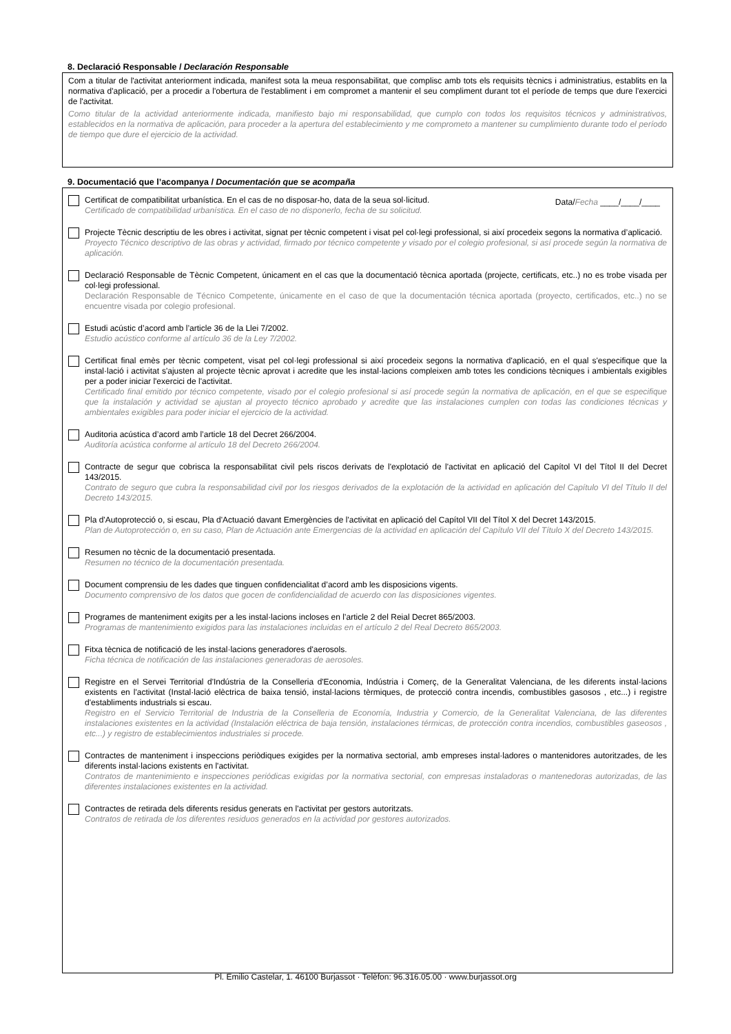8. Declaració Responsable / Declaración Responsable
Com a titular de l'activitat anteriorment indicada, manifest sota la meua responsabilitat, que complisc amb tots els requisits tècnics i administratius, establits en la normativa d'aplicació, per a procedir a l'obertura de l'establiment i em compromet a mantenir el seu compliment durant tot el període de temps que dure l'exercici de l'activitat.
Como titular de la actividad anteriormente indicada, manifiesto bajo mi responsabilidad, que cumplo con todos los requisitos técnicos y administrativos, establecidos en la normativa de aplicación, para proceder a la apertura del establecimiento y me comprometo a mantener su cumplimiento durante todo el período de tiempo que dure el ejercicio de la actividad.
9. Documentació que l’acompanya / Documentación que se acompaña
Certificat de compatibilitat urbanística. En el cas de no disposar-ho, data de la seua sol·licitud.
Certificado de compatibilidad urbanística. En el caso de no disponerlo, fecha de su solicitud.
Data/Fecha ____/____/____
Projecte Tècnic descriptiu de les obres i activitat, signat per tècnic competent i visat pel col·legi professional, si així procedeix segons la normativa d’aplicació.
Proyecto Técnico descriptivo de las obras y actividad, firmado por técnico competente y visado por el colegio profesional, si así procede según la normativa de aplicación.
Declaració Responsable de Tècnic Competent, únicament en el cas que la documentació tècnica aportada (projecte, certificats, etc..) no es trobe visada per col·legi professional.
Declaración Responsable de Técnico Competente, únicamente en el caso de que la documentación técnica aportada (proyecto, certificados, etc..) no se encuentre visada por colegio profesional.
Estudi acústic d’acord amb l’article 36 de la Llei 7/2002.
Estudio acústico conforme al artículo 36 de la Ley 7/2002.
Certificat final emès per tècnic competent, visat pel col·legi professional si així procedeix segons la normativa d'aplicació, en el qual s'especifique que la instal·lació i activitat s'ajusten al projecte tècnic aprovat i acredite que les instal·lacions compleixen amb totes les condicions tècniques i ambientals exigibles per a poder iniciar l'exercici de l'activitat.
Certificado final emitido por técnico competente, visado por el colegio profesional si así procede según la normativa de aplicación, en el que se especifique que la instalación y actividad se ajustan al proyecto técnico aprobado y acredite que las instalaciones cumplen con todas las condiciones técnicas y ambientales exigibles para poder iniciar el ejercicio de la actividad.
Auditoria acústica d’acord amb l’article 18 del Decret 266/2004.
Auditoría acústica conforme al artículo 18 del Decreto 266/2004.
Contracte de segur que cobrisca la responsabilitat civil pels riscos derivats de l'explotació de l'activitat en aplicació del Capítol VI del Títol II del Decret 143/2015.
Contrato de seguro que cubra la responsabilidad civil por los riesgos derivados de la explotación de la actividad en aplicación del Capítulo VI del Título II del Decreto 143/2015.
Pla d'Autoprotecció o, si escau, Pla d'Actuació davant Emergències de l'activitat en aplicació del Capítol VII del Títol X del Decret 143/2015.
Plan de Autoprotección o, en su caso, Plan de Actuación ante Emergencias de la actividad en aplicación del Capítulo VII del Título X del Decreto 143/2015.
Resumen no tècnic de la documentació presentada.
Resumen no técnico de la documentación presentada.
Document comprensiu de les dades que tinguen confidencialitat d’acord amb les disposicions vigents.
Documento comprensivo de los datos que gocen de confidencialidad de acuerdo con las disposiciones vigentes.
Programes de manteniment exigits per a les instal·lacions incloses en l’article 2 del Reial Decret 865/2003.
Programas de mantenimiento exigidos para las instalaciones incluidas en el artículo 2 del Real Decreto 865/2003.
Fitxa tècnica de notificació de les instal·lacions generadores d'aerosols.
Ficha técnica de notificación de las instalaciones generadoras de aerosoles.
Registre en el Servei Territorial d'Indústria de la Conselleria d'Economia, Indústria i Comerç, de la Generalitat Valenciana, de les diferents instal·lacions existents en l'activitat (Instal·lació elèctrica de baixa tensió, instal·lacions tèrmiques, de protecció contra incendis, combustibles gasosos , etc...) i registre d'establiments industrials si escau.
Registro en el Servicio Territorial de Industria de la Conselleria de Economía, Industria y Comercio, de la Generalitat Valenciana, de las diferentes instalaciones existentes en la actividad (Instalación eléctrica de baja tensión, instalaciones térmicas, de protección contra incendios, combustibles gaseosos , etc...) y registro de establecimientos industriales si procede.
Contractes de manteniment i inspeccions periòdiques exigides per la normativa sectorial, amb empreses instal·ladores o mantenidores autoritzades, de les diferents instal·lacions existents en l'activitat.
Contratos de mantenimiento e inspecciones periódicas exigidas por la normativa sectorial, con empresas instaladoras o mantenedoras autorizadas, de las diferentes instalaciones existentes en la actividad.
Contractes de retirada dels diferents residus generats en l'activitat per gestors autoritzats.
Contratos de retirada de los diferentes residuos generados en la actividad por gestores autorizados.
Pl. Emilio Castelar, 1. 46100 Burjassot · Telèfon: 96.316.05.00 · www.burjassot.org